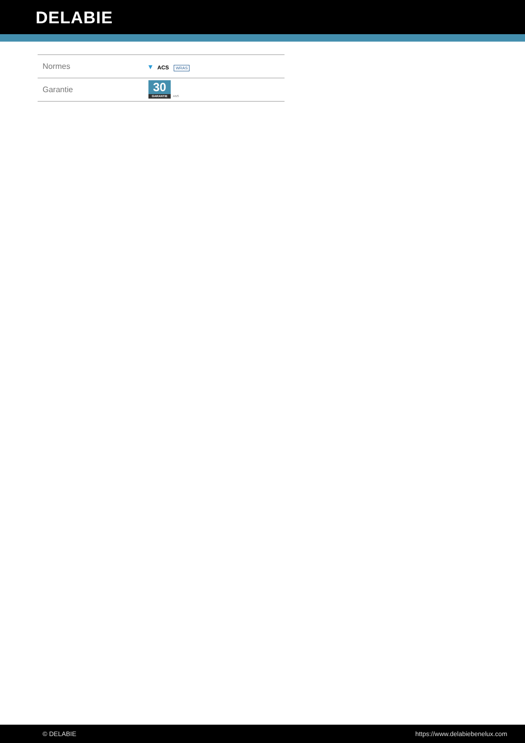DELABIE
| Normes | ▾ ACS WRAS |
| Garantie | 30 GARANTIE ANS |
© DELABIE https://www.delabiebenelux.com